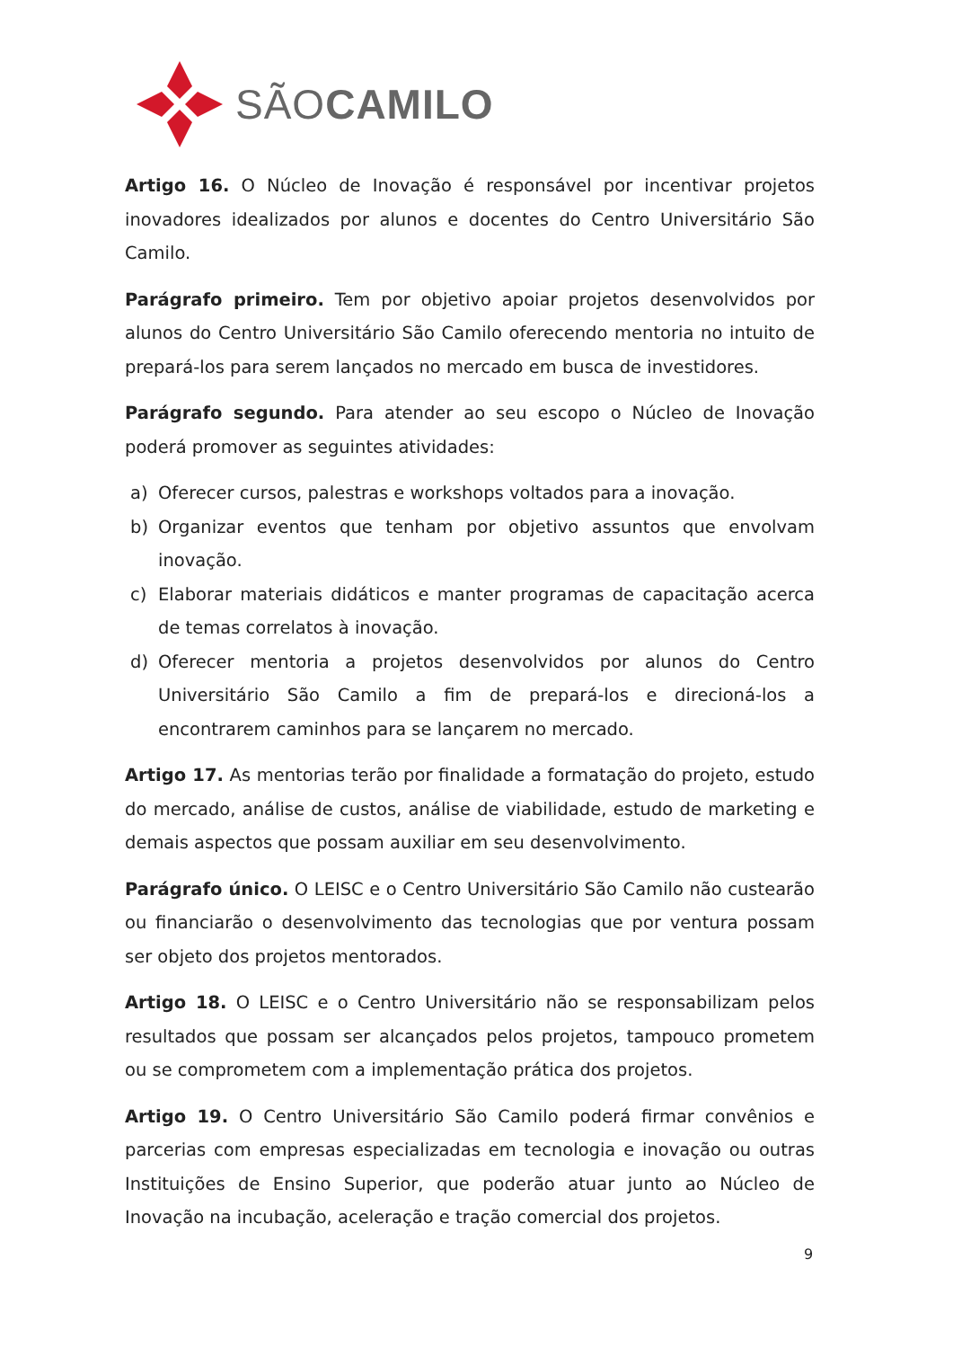SÃOCAMILO
Artigo 16. O Núcleo de Inovação é responsável por incentivar projetos inovadores idealizados por alunos e docentes do Centro Universitário São Camilo.
Parágrafo primeiro. Tem por objetivo apoiar projetos desenvolvidos por alunos do Centro Universitário São Camilo oferecendo mentoria no intuito de prepará-los para serem lançados no mercado em busca de investidores.
Parágrafo segundo. Para atender ao seu escopo o Núcleo de Inovação poderá promover as seguintes atividades:
a) Oferecer cursos, palestras e workshops voltados para a inovação.
b) Organizar eventos que tenham por objetivo assuntos que envolvam inovação.
c) Elaborar materiais didáticos e manter programas de capacitação acerca de temas correlatos à inovação.
d) Oferecer mentoria a projetos desenvolvidos por alunos do Centro Universitário São Camilo a fim de prepará-los e direcioná-los a encontrarem caminhos para se lançarem no mercado.
Artigo 17. As mentorias terão por finalidade a formatação do projeto, estudo do mercado, análise de custos, análise de viabilidade, estudo de marketing e demais aspectos que possam auxiliar em seu desenvolvimento.
Parágrafo único. O LEISC e o Centro Universitário São Camilo não custearão ou financiarão o desenvolvimento das tecnologias que por ventura possam ser objeto dos projetos mentorados.
Artigo 18. O LEISC e o Centro Universitário não se responsabilizam pelos resultados que possam ser alcançados pelos projetos, tampouco prometem ou se comprometem com a implementação prática dos projetos.
Artigo 19. O Centro Universitário São Camilo poderá firmar convênios e parcerias com empresas especializadas em tecnologia e inovação ou outras Instituições de Ensino Superior, que poderão atuar junto ao Núcleo de Inovação na incubação, aceleração e tração comercial dos projetos.
9